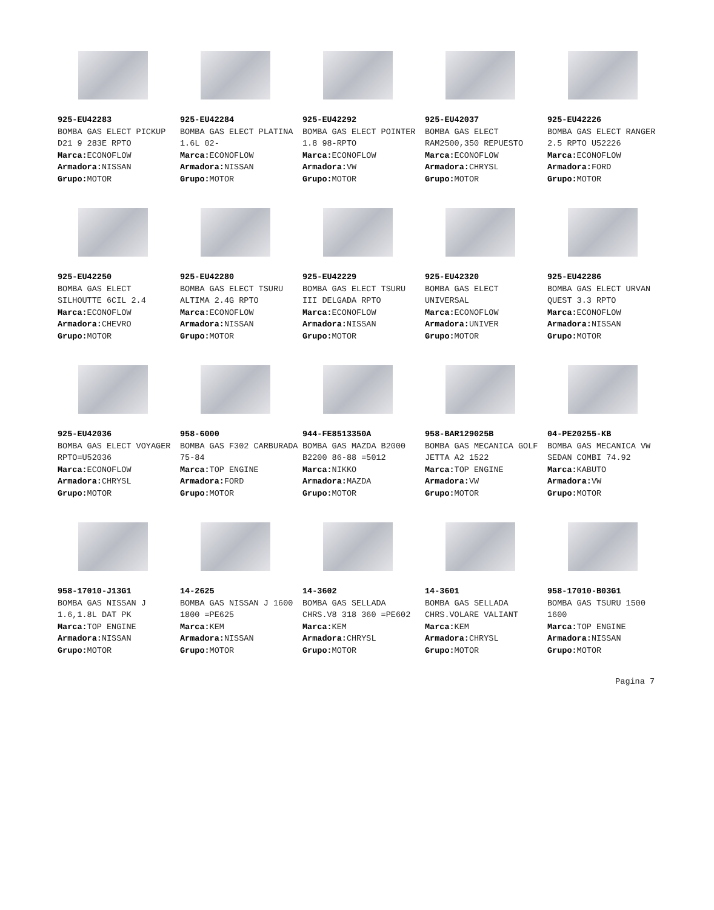925-EU42283
BOMBA GAS ELECT PICKUP D21 9 283E RPTO
Marca: ECONOFLOW
Armadora: NISSAN
Grupo: MOTOR
925-EU42284
BOMBA GAS ELECT PLATINA 1.6L 02-
Marca: ECONOFLOW
Armadora: NISSAN
Grupo: MOTOR
925-EU42292
BOMBA GAS ELECT POINTER 1.8 98-RPTO
Marca: ECONOFLOW
Armadora: VW
Grupo: MOTOR
925-EU42037
BOMBA GAS ELECT RAM2500,350 REPUESTO
Marca: ECONOFLOW
Armadora: CHRYSL
Grupo: MOTOR
925-EU42226
BOMBA GAS ELECT RANGER 2.5 RPTO U52226
Marca: ECONOFLOW
Armadora: FORD
Grupo: MOTOR
925-EU42250
BOMBA GAS ELECT SILHOUTTE 6CIL 2.4
Marca: ECONOFLOW
Armadora: CHEVRO
Grupo: MOTOR
925-EU42280
BOMBA GAS ELECT TSURU ALTIMA 2.4G RPTO
Marca: ECONOFLOW
Armadora: NISSAN
Grupo: MOTOR
925-EU42229
BOMBA GAS ELECT TSURU III DELGADA RPTO
Marca: ECONOFLOW
Armadora: NISSAN
Grupo: MOTOR
925-EU42320
BOMBA GAS ELECT UNIVERSAL
Marca: ECONOFLOW
Armadora: UNIVER
Grupo: MOTOR
925-EU42286
BOMBA GAS ELECT URVAN QUEST 3.3 RPTO
Marca: ECONOFLOW
Armadora: NISSAN
Grupo: MOTOR
925-EU42036
BOMBA GAS ELECT VOYAGER RPTO=U52036
Marca: ECONOFLOW
Armadora: CHRYSL
Grupo: MOTOR
958-6000
BOMBA GAS F302 CARBURADA 75-84
Marca: TOP ENGINE
Armadora: FORD
Grupo: MOTOR
944-FE8513350A
BOMBA GAS MAZDA B2000 B2200 86-88 =5012
Marca: NIKKO
Armadora: MAZDA
Grupo: MOTOR
958-BAR129025B
BOMBA GAS MECANICA GOLF JETTA A2 1522
Marca: TOP ENGINE
Armadora: VW
Grupo: MOTOR
04-PE20255-KB
BOMBA GAS MECANICA VW SEDAN COMBI 74.92
Marca: KABUTO
Armadora: VW
Grupo: MOTOR
958-17010-J13G1
BOMBA GAS NISSAN J 1.6,1.8L DAT PK
Marca: TOP ENGINE
Armadora: NISSAN
Grupo: MOTOR
14-2625
BOMBA GAS NISSAN J 1600 1800 =PE625
Marca: KEM
Armadora: NISSAN
Grupo: MOTOR
14-3602
BOMBA GAS SELLADA CHRS.V8 318 360 =PE602
Marca: KEM
Armadora: CHRYSL
Grupo: MOTOR
14-3601
BOMBA GAS SELLADA CHRS.VOLARE VALIANT
Marca: KEM
Armadora: CHRYSL
Grupo: MOTOR
958-17010-B03G1
BOMBA GAS TSURU 1500 1600
Marca: TOP ENGINE
Armadora: NISSAN
Grupo: MOTOR
Pagina 7